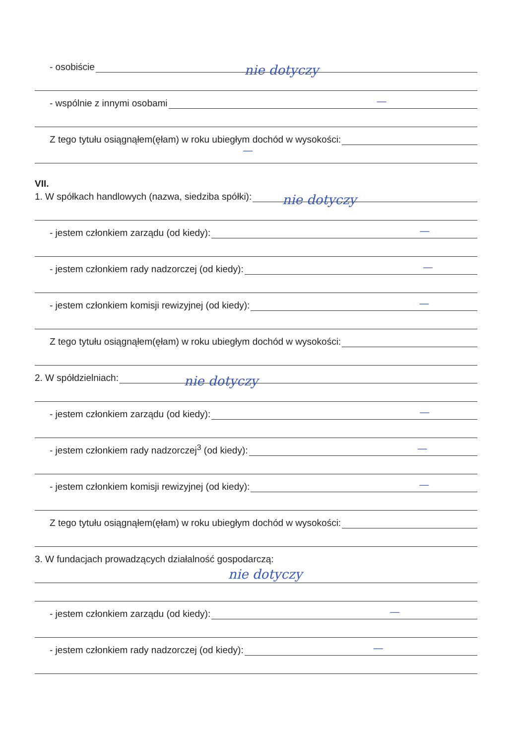- osobiście nie dotyczy
- wspólnie z innymi osobami —
Z tego tytułu osiągnąłem(ęłam) w roku ubiegłym dochód w wysokości:
—
VII.
1. W spółkach handlowych (nazwa, siedziba spółki): nie dotyczy
- jestem członkiem zarządu (od kiedy): —
- jestem członkiem rady nadzorczej (od kiedy): —
- jestem członkiem komisji rewizyjnej (od kiedy): —
Z tego tytułu osiągnąłem(ęłam) w roku ubiegłym dochód w wysokości:
2. W spółdzielniach: nie dotyczy
- jestem członkiem zarządu (od kiedy): —
- jestem członkiem rady nadzorczej<sup>3</sup> (od kiedy): —
- jestem członkiem komisji rewizyjnej (od kiedy): —
Z tego tytułu osiągnąłem(ęłam) w roku ubiegłym dochód w wysokości:
3. W fundacjach prowadzących działalność gospodarczą:
nie dotyczy
- jestem członkiem zarządu (od kiedy): —
- jestem członkiem rady nadzorczej (od kiedy): —